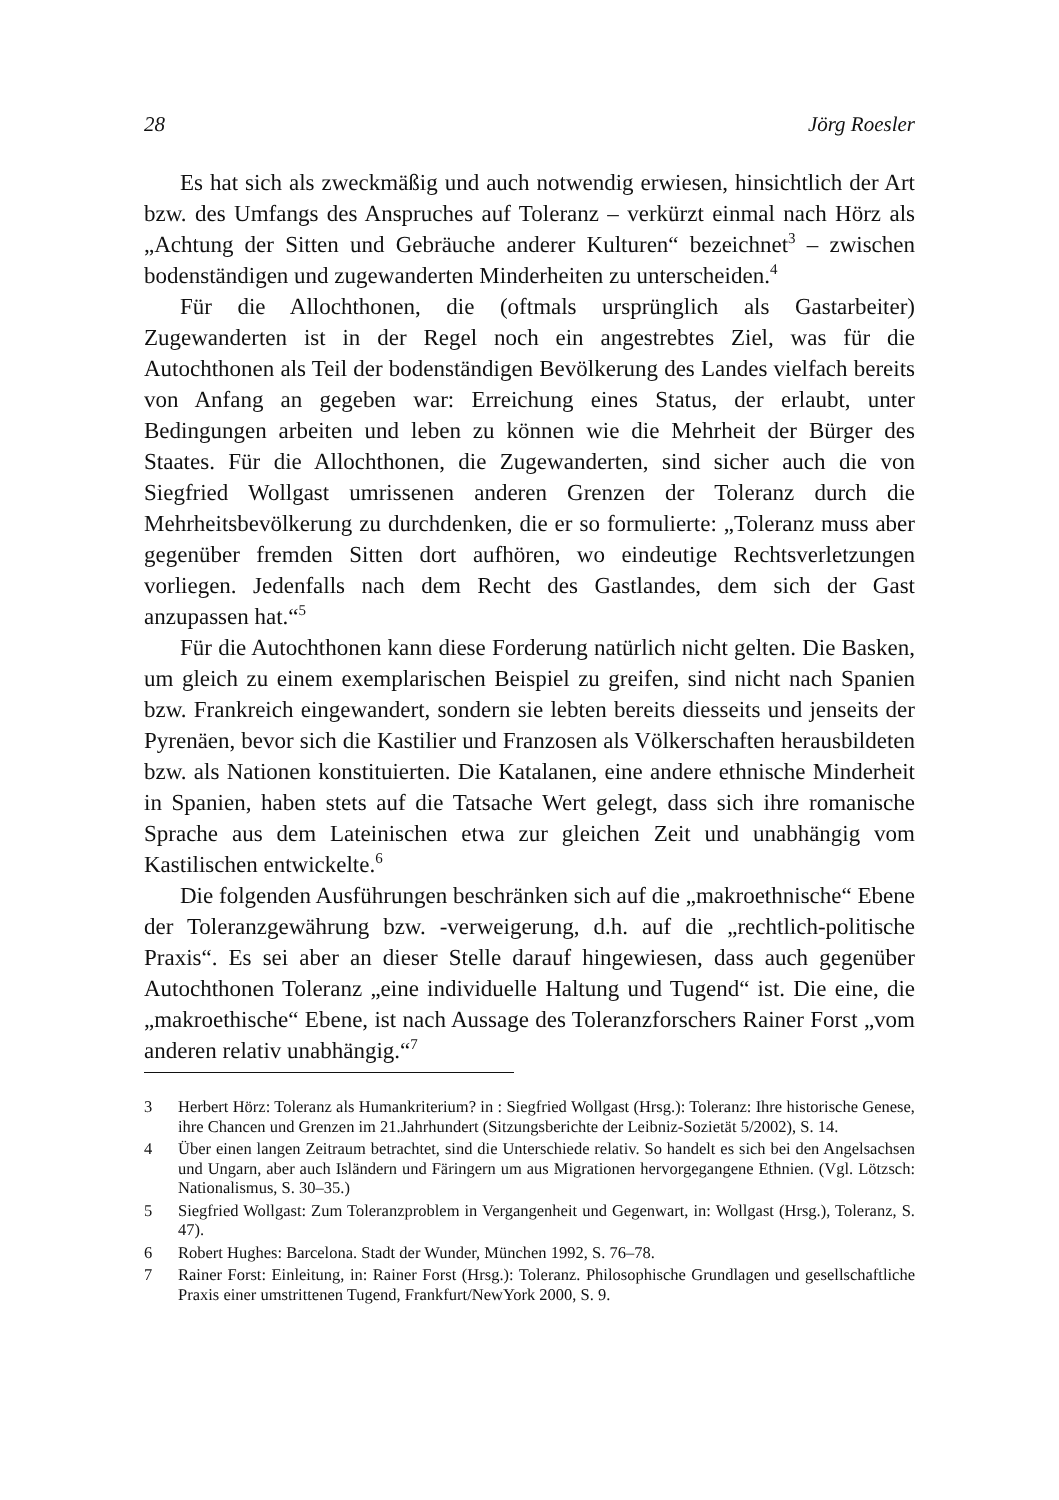28 Jörg Roesler
Es hat sich als zweckmäßig und auch notwendig erwiesen, hinsichtlich der Art bzw. des Umfangs des Anspruches auf Toleranz – verkürzt einmal nach Hörz als „Achtung der Sitten und Gebräuche anderer Kulturen“ bezeichnet<sup>3</sup> – zwischen bodenständigen und zugewanderten Minderheiten zu unterscheiden.<sup>4</sup>
Für die Allochthonen, die (oftmals ursprünglich als Gastarbeiter) Zugewanderten ist in der Regel noch ein angestrebtes Ziel, was für die Autochthonen als Teil der bodenständigen Bevölkerung des Landes vielfach bereits von Anfang an gegeben war: Erreichung eines Status, der erlaubt, unter Bedingungen arbeiten und leben zu können wie die Mehrheit der Bürger des Staates. Für die Allochthonen, die Zugewanderten, sind sicher auch die von Siegfried Wollgast umrissenen anderen Grenzen der Toleranz durch die Mehrheitsbevölkerung zu durchdenken, die er so formulierte: „Toleranz muss aber gegenüber fremden Sitten dort aufhören, wo eindeutige Rechtsverletzungen vorliegen. Jedenfalls nach dem Recht des Gastlandes, dem sich der Gast anzupassen hat.“<sup>5</sup>
Für die Autochthonen kann diese Forderung natürlich nicht gelten. Die Basken, um gleich zu einem exemplarischen Beispiel zu greifen, sind nicht nach Spanien bzw. Frankreich eingewandert, sondern sie lebten bereits diesseits und jenseits der Pyrenäen, bevor sich die Kastilier und Franzosen als Völkerschaften herausbildeten bzw. als Nationen konstituierten. Die Katalanen, eine andere ethnische Minderheit in Spanien, haben stets auf die Tatsache Wert gelegt, dass sich ihre romanische Sprache aus dem Lateinischen etwa zur gleichen Zeit und unabhängig vom Kastilischen entwickelte.<sup>6</sup>
Die folgenden Ausführungen beschränken sich auf die „makroethnische“ Ebene der Toleranzgewährung bzw. -verweigerung, d.h. auf die „rechtlich-politische Praxis“. Es sei aber an dieser Stelle darauf hingewiesen, dass auch gegenüber Autochthonen Toleranz „eine individuelle Haltung und Tugend“ ist. Die eine, die „makroethische“ Ebene, ist nach Aussage des Toleranzforschers Rainer Forst „vom anderen relativ unabhängig.“<sup>7</sup>
3 Herbert Hörz: Toleranz als Humankriterium? in : Siegfried Wollgast (Hrsg.): Toleranz: Ihre historische Genese, ihre Chancen und Grenzen im 21.Jahrhundert (Sitzungsberichte der Leibniz-Sozietät 5/2002), S. 14.
4 Über einen langen Zeitraum betrachtet, sind die Unterschiede relativ. So handelt es sich bei den Angelsachsen und Ungarn, aber auch Isländern und Färingern um aus Migrationen hervorgegangene Ethnien. (Vgl. Lötzsch: Nationalismus, S. 30–35.)
5 Siegfried Wollgast: Zum Toleranzproblem in Vergangenheit und Gegenwart, in: Wollgast (Hrsg.), Toleranz, S. 47).
6 Robert Hughes: Barcelona. Stadt der Wunder, München 1992, S. 76–78.
7 Rainer Forst: Einleitung, in: Rainer Forst (Hrsg.): Toleranz. Philosophische Grundlagen und gesellschaftliche Praxis einer umstrittenen Tugend, Frankfurt/NewYork 2000, S. 9.